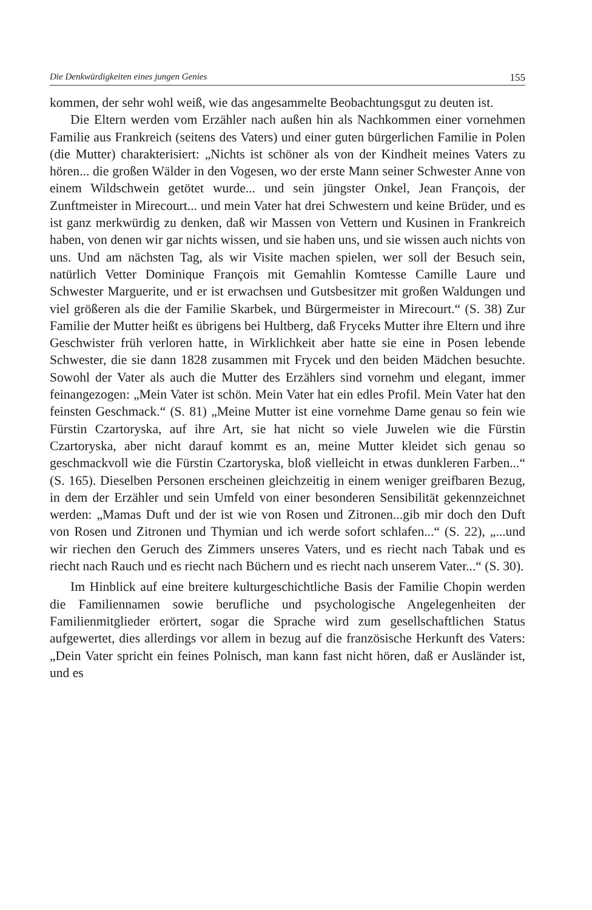Die Denkwürdigkeiten eines jungen Genies 155
kommen, der sehr wohl weiß, wie das angesammelte Beobachtungsgut zu deuten ist.
Die Eltern werden vom Erzähler nach außen hin als Nachkommen einer vornehmen Familie aus Frankreich (seitens des Vaters) und einer guten bürgerlichen Familie in Polen (die Mutter) charakterisiert: „Nichts ist schöner als von der Kindheit meines Vaters zu hören... die großen Wälder in den Vogesen, wo der erste Mann seiner Schwester Anne von einem Wildschwein getötet wurde... und sein jüngster Onkel, Jean François, der Zunftmeister in Mirecourt... und mein Vater hat drei Schwestern und keine Brüder, und es ist ganz merkwürdig zu denken, daß wir Massen von Vettern und Kusinen in Frankreich haben, von denen wir gar nichts wissen, und sie haben uns, und sie wissen auch nichts von uns. Und am nächsten Tag, als wir Visite machen spielen, wer soll der Besuch sein, natürlich Vetter Dominique François mit Gemahlin Komtesse Camille Laure und Schwester Marguerite, und er ist erwachsen und Gutsbesitzer mit großen Waldungen und viel größeren als die der Familie Skarbek, und Bürgermeister in Mirecourt.“ (S. 38) Zur Familie der Mutter heißt es übrigens bei Hultberg, daß Fryceks Mutter ihre Eltern und ihre Geschwister früh verloren hatte, in Wirklichkeit aber hatte sie eine in Posen lebende Schwester, die sie dann 1828 zusammen mit Frycek und den beiden Mädchen besuchte. Sowohl der Vater als auch die Mutter des Erzählers sind vornehm und elegant, immer feinangezogen: „Mein Vater ist schön. Mein Vater hat ein edles Profil. Mein Vater hat den feinsten Geschmack.“ (S. 81) „Meine Mutter ist eine vornehme Dame genau so fein wie Fürstin Czartoryska, auf ihre Art, sie hat nicht so viele Juwelen wie die Fürstin Czartoryska, aber nicht darauf kommt es an, meine Mutter kleidet sich genau so geschmackvoll wie die Fürstin Czartoryska, bloß vielleicht in etwas dunkleren Farben...“ (S. 165). Dieselben Personen erscheinen gleichzeitig in einem weniger greifbaren Bezug, in dem der Erzähler und sein Umfeld von einer besonderen Sensibilität gekennzeichnet werden: „Mamas Duft und der ist wie von Rosen und Zitronen...gib mir doch den Duft von Rosen und Zitronen und Thymian und ich werde sofort schlafen...“ (S. 22), „...und wir riechen den Geruch des Zimmers unseres Vaters, und es riecht nach Tabak und es riecht nach Rauch und es riecht nach Büchern und es riecht nach unserem Vater...“ (S. 30).
Im Hinblick auf eine breitere kulturgeschichtliche Basis der Familie Chopin werden die Familiennamen sowie berufliche und psychologische Angelegenheiten der Familienmitglieder erörtert, sogar die Sprache wird zum gesellschaftlichen Status aufgewertet, dies allerdings vor allem in bezug auf die französische Herkunft des Vaters: „Dein Vater spricht ein feines Polnisch, man kann fast nicht hören, daß er Ausländer ist, und es